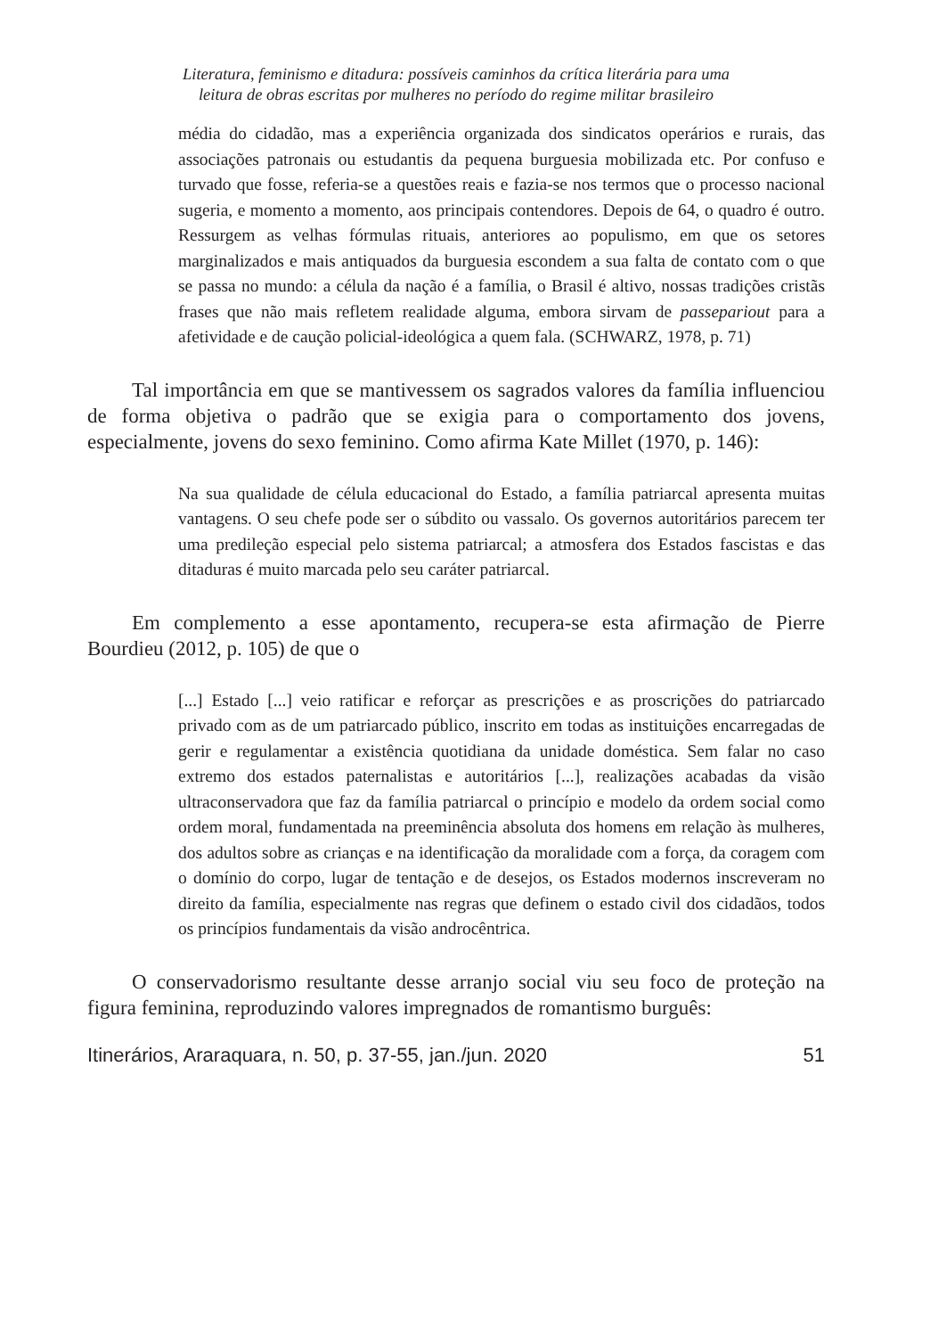Literatura, feminismo e ditadura: possíveis caminhos da crítica literária para uma
leitura de obras escritas por mulheres no período do regime militar brasileiro
média do cidadão, mas a experiência organizada dos sindicatos operários e rurais, das associações patronais ou estudantis da pequena burguesia mobilizada etc. Por confuso e turvado que fosse, referia-se a questões reais e fazia-se nos termos que o processo nacional sugeria, e momento a momento, aos principais contendores. Depois de 64, o quadro é outro. Ressurgem as velhas fórmulas rituais, anteriores ao populismo, em que os setores marginalizados e mais antiquados da burguesia escondem a sua falta de contato com o que se passa no mundo: a célula da nação é a família, o Brasil é altivo, nossas tradições cristãs frases que não mais refletem realidade alguma, embora sirvam de passepariout para a afetividade e de caução policial-ideológica a quem fala. (SCHWARZ, 1978, p. 71)
Tal importância em que se mantivessem os sagrados valores da família influenciou de forma objetiva o padrão que se exigia para o comportamento dos jovens, especialmente, jovens do sexo feminino. Como afirma Kate Millet (1970, p. 146):
Na sua qualidade de célula educacional do Estado, a família patriarcal apresenta muitas vantagens. O seu chefe pode ser o súbdito ou vassalo. Os governos autoritários parecem ter uma predileção especial pelo sistema patriarcal; a atmosfera dos Estados fascistas e das ditaduras é muito marcada pelo seu caráter patriarcal.
Em complemento a esse apontamento, recupera-se esta afirmação de Pierre Bourdieu (2012, p. 105) de que o
[...] Estado [...] veio ratificar e reforçar as prescrições e as proscrições do patriarcado privado com as de um patriarcado público, inscrito em todas as instituições encarregadas de gerir e regulamentar a existência quotidiana da unidade doméstica. Sem falar no caso extremo dos estados paternalistas e autoritários [...], realizações acabadas da visão ultraconservadora que faz da família patriarcal o princípio e modelo da ordem social como ordem moral, fundamentada na preeminência absoluta dos homens em relação às mulheres, dos adultos sobre as crianças e na identificação da moralidade com a força, da coragem com o domínio do corpo, lugar de tentação e de desejos, os Estados modernos inscreveram no direito da família, especialmente nas regras que definem o estado civil dos cidadãos, todos os princípios fundamentais da visão androcêntrica.
O conservadorismo resultante desse arranjo social viu seu foco de proteção na figura feminina, reproduzindo valores impregnados de romantismo burguês:
Itinerários, Araraquara, n. 50, p. 37-55, jan./jun. 2020 51